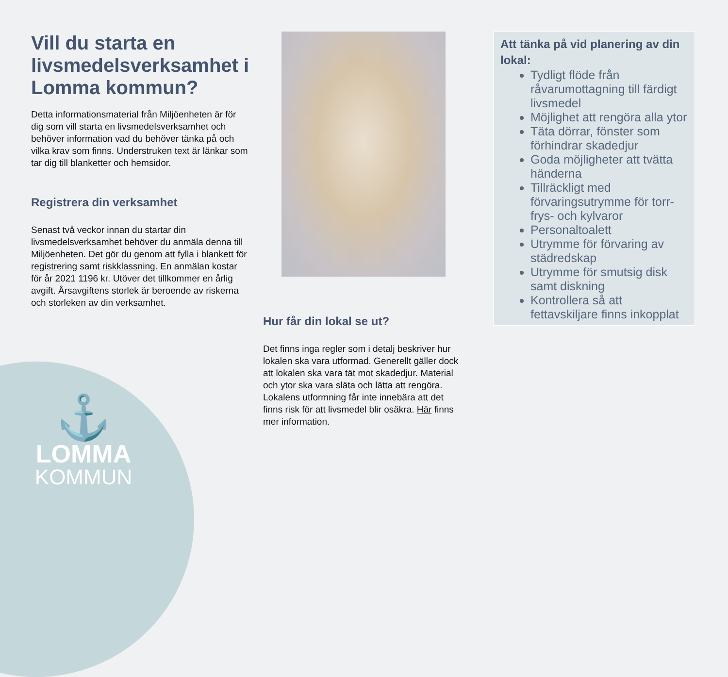Vill du starta en livsmedelsverksamhet i Lomma kommun?
Detta informationsmaterial från Miljöenheten är för dig som vill starta en livsmedelsverksamhet och behöver information vad du behöver tänka på och vilka krav som finns. Understruken text är länkar som tar dig till blanketter och hemsidor.
Registrera din verksamhet
Senast två veckor innan du startar din livsmedelsverksamhet behöver du anmäla denna till Miljöenheten. Det gör du genom att fylla i blankett för registrering samt riskklassning. En anmälan kostar för år 2021 1196 kr. Utöver det tillkommer en årlig avgift. Årsavgiftens storlek är beroende av riskerna och storleken av din verksamhet.
Hur får din lokal se ut?
Det finns inga regler som i detalj beskriver hur lokalen ska vara utformad. Generellt gäller dock att lokalen ska vara tät mot skadedjur. Material och ytor ska vara släta och lätta att rengöra. Lokalens utformning får inte innebära att det finns risk för att livsmedel blir osäkra. Här finns mer information.
Att tänka på vid planering av din lokal:
Tydligt flöde från råvarumottagning till färdigt livsmedel
Möjlighet att rengöra alla ytor
Täta dörrar, fönster som förhindrar skadedjur
Goda möjligheter att tvätta händerna
Tillräckligt med förvaringsutrymme för torr- frys- och kylvaror
Personaltoalett
Utrymme för förvaring av städredskap
Utrymme för smutsig disk samt diskning
Kontrollera så att fettavskiljare finns inkopplat
⚓
LOMMA
KOMMUN